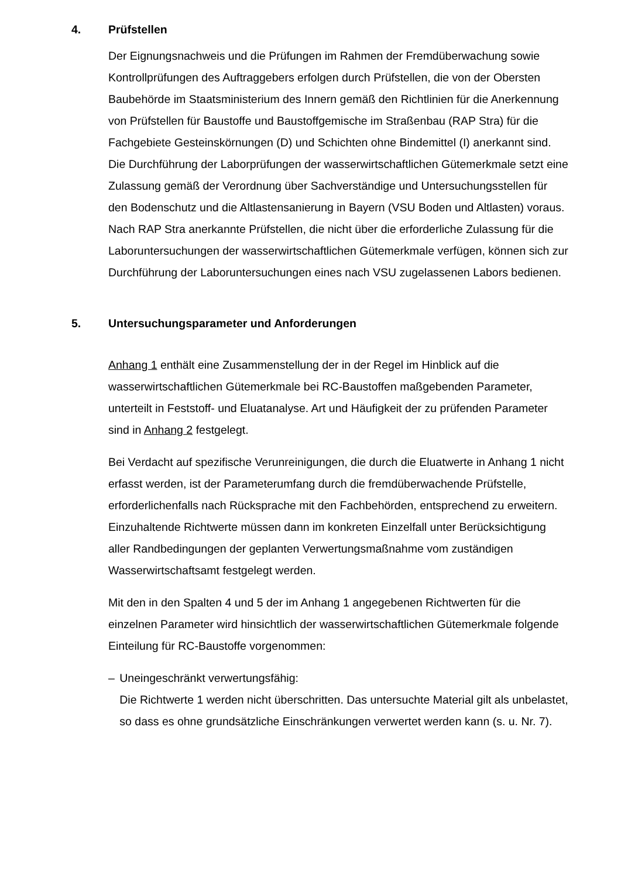4. Prüfstellen
Der Eignungsnachweis und die Prüfungen im Rahmen der Fremdüberwachung sowie Kontrollprüfungen des Auftraggebers erfolgen durch Prüfstellen, die von der Obersten Baubehörde im Staatsministerium des Innern gemäß den Richtlinien für die Anerkennung von Prüfstellen für Baustoffe und Baustoffgemische im Straßenbau (RAP Stra) für die Fachgebiete Gesteinskörnungen (D) und Schichten ohne Bindemittel (I) anerkannt sind.
Die Durchführung der Laborprüfungen der wasserwirtschaftlichen Gütemerkmale setzt eine Zulassung gemäß der Verordnung über Sachverständige und Untersuchungsstellen für den Bodenschutz und die Altlastensanierung in Bayern (VSU Boden und Altlasten) voraus. Nach RAP Stra anerkannte Prüfstellen, die nicht über die erforderliche Zulassung für die Laboruntersuchungen der wasserwirtschaftlichen Gütemerkmale verfügen, können sich zur Durchführung der Laboruntersuchungen eines nach VSU zugelassenen Labors bedienen.
5. Untersuchungsparameter und Anforderungen
Anhang 1 enthält eine Zusammenstellung der in der Regel im Hinblick auf die wasserwirtschaftlichen Gütemerkmale bei RC-Baustoffen maßgebenden Parameter, unterteilt in Feststoff- und Eluatanalyse. Art und Häufigkeit der zu prüfenden Parameter sind in Anhang 2 festgelegt.
Bei Verdacht auf spezifische Verunreinigungen, die durch die Eluatwerte in Anhang 1 nicht erfasst werden, ist der Parameterumfang durch die fremdüberwachende Prüfstelle, erforderlichenfalls nach Rücksprache mit den Fachbehörden, entsprechend zu erweitern. Einzuhaltende Richtwerte müssen dann im konkreten Einzelfall unter Berücksichtigung aller Randbedingungen der geplanten Verwertungsmaßnahme vom zuständigen Wasserwirtschaftsamt festgelegt werden.
Mit den in den Spalten 4 und 5 der im Anhang 1 angegebenen Richtwerten für die einzelnen Parameter wird hinsichtlich der wasserwirtschaftlichen Gütemerkmale folgende Einteilung für RC-Baustoffe vorgenommen:
– Uneingeschränkt verwertungsfähig:
Die Richtwerte 1 werden nicht überschritten. Das untersuchte Material gilt als unbelastet, so dass es ohne grundsätzliche Einschränkungen verwertet werden kann (s. u. Nr. 7).